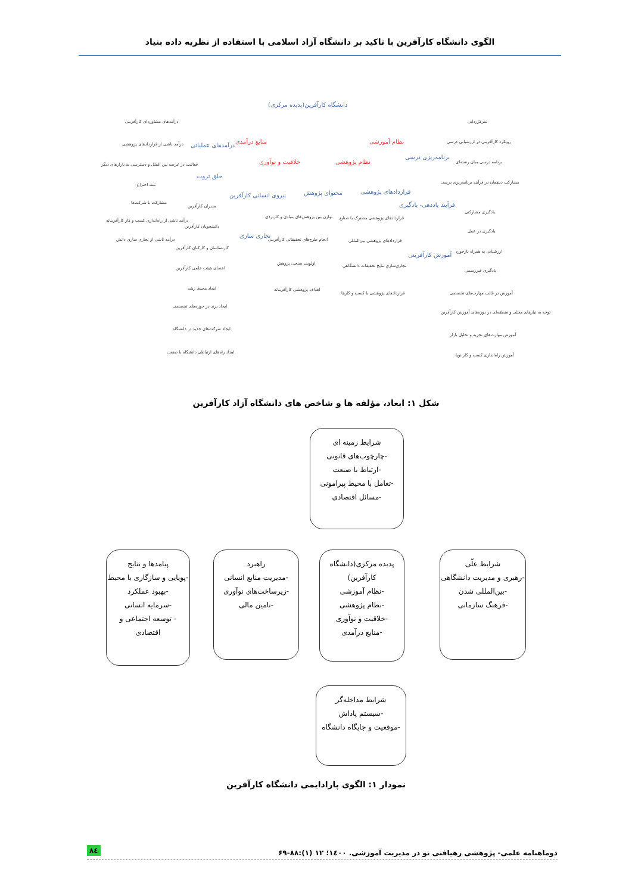الگوی دانشگاه کارآفرین با تاکید بر دانشگاه آزاد اسلامی با استفاده از نظریه داده بنیاد
دانشگاه کارآفرین(پدیده مرکزی)
منابع درآمدی نظام آموزشی
خلاقیت و نوآوری نظام پژوهشی
درآمدهای مشاوره‌ای کارآفرینی
درآمد ناشی از قراردادهای پژوهشی درآمدهای عملیاتی
فعالیت در عرصه بین الملل و دسترسی به بازارهای دیگر
خلق ثروت
ثبت اختراع
مشارکت با شرکت‌ها
درآمد ناشی از راه‌اندازی کسب و کار کارآفرینانه
درآمد ناشی از تجاری سازی دانش
نیروی انسانی کارآفرین
مدیران کارآفرین
دانشجویان کارآفرین
کارشناسان و کارکنان کارآفرین
تجاری سازی
اعضای هیئت علمی کارآفرین
ایجاد محیط رشد
ایجاد برند در حوزه‌های تخصصی
ایجاد شرکت‌های جدید در دانشگاه
ایجاد راه‌های ارتباطی دانشگاه با صنعت
محتوای پژوهش
توازن بین پژوهش‌های بنیادی و کاربردی
انجام طرح‌های تحقیقاتی کارآفرینی
اولویت سنجی پژوهش
اهداف پژوهشی کارآفرینانه
قراردادهای پژوهشی
قراردادهای پژوهشی مشترک با صنایع
قراردادهای پژوهشی بین‌المللی
تجاری‌سازی نتایج تحقیقات دانشگاهی
قراردادهای پژوهشی با کسب و کارها
برنامه‌ریزی درسی
فرآیند یاددهی- یادگیری
آموزش کارآفرینی
تمرکززدایی
رویکرد کارآفرینی در ارزشیابی درسی
برنامه درسی میان رشته‌ای
مشارکت ذینفعان در فرآیند برنامه‌ریزی درسی
یادگیری مشارکتی
یادگیری در عمل
ارزشیابی به همراه بازخورد
یادگیری غیررسمی
آموزش در قالب مهارت‌های تخصصی
توجه به نیازهای محلی و منطقه‌ای در دوره‌های آموزش کارآفرین
آموزش مهارت‌های تجزیه و تحلیل بازار
آموزش راه‌اندازی کسب و کار نوپا
شکل ۱: ابعاد، مؤلفه ها و شاخص های دانشگاه آزاد کارآفرین
شرایط زمینه ای
-چارچوب‌های قانونی
-ارتباط با صنعت
-تعامل با محیط پیرامونی
-مسائل اقتصادی
شرایط علّی
-رهبری و مدیریت دانشگاهی
-بین‌المللی شدن
-فرهنگ سازمانی
پدیده مرکزی(دانشگاه کارآفرین)
-نظام آموزشی
-نظام پژوهشی
-خلاقیت و نوآوری
-منابع درآمدی
راهبرد
-مدیریت منابع انسانی
-زیرساخت‌های نوآوری
-تامین مالی
پیامدها و نتایج
-پویایی و سازگاری با محیط
-بهبود عملکرد
-سرمایه انسانی
- توسعه اجتماعی و اقتصادی
شرایط مداخله‌گر
-سیستم پاداش
-موقعیت و جایگاه دانشگاه
نمودار ۱: الگوی پارادایمی دانشگاه کارآفرین
دوماهنامه علمی- پژوهشی رهیافتی نو در مدیریت آموزشی. ۱٤٠٠؛ ۱۲ (۱):۸۸-۶۹ ۸٤